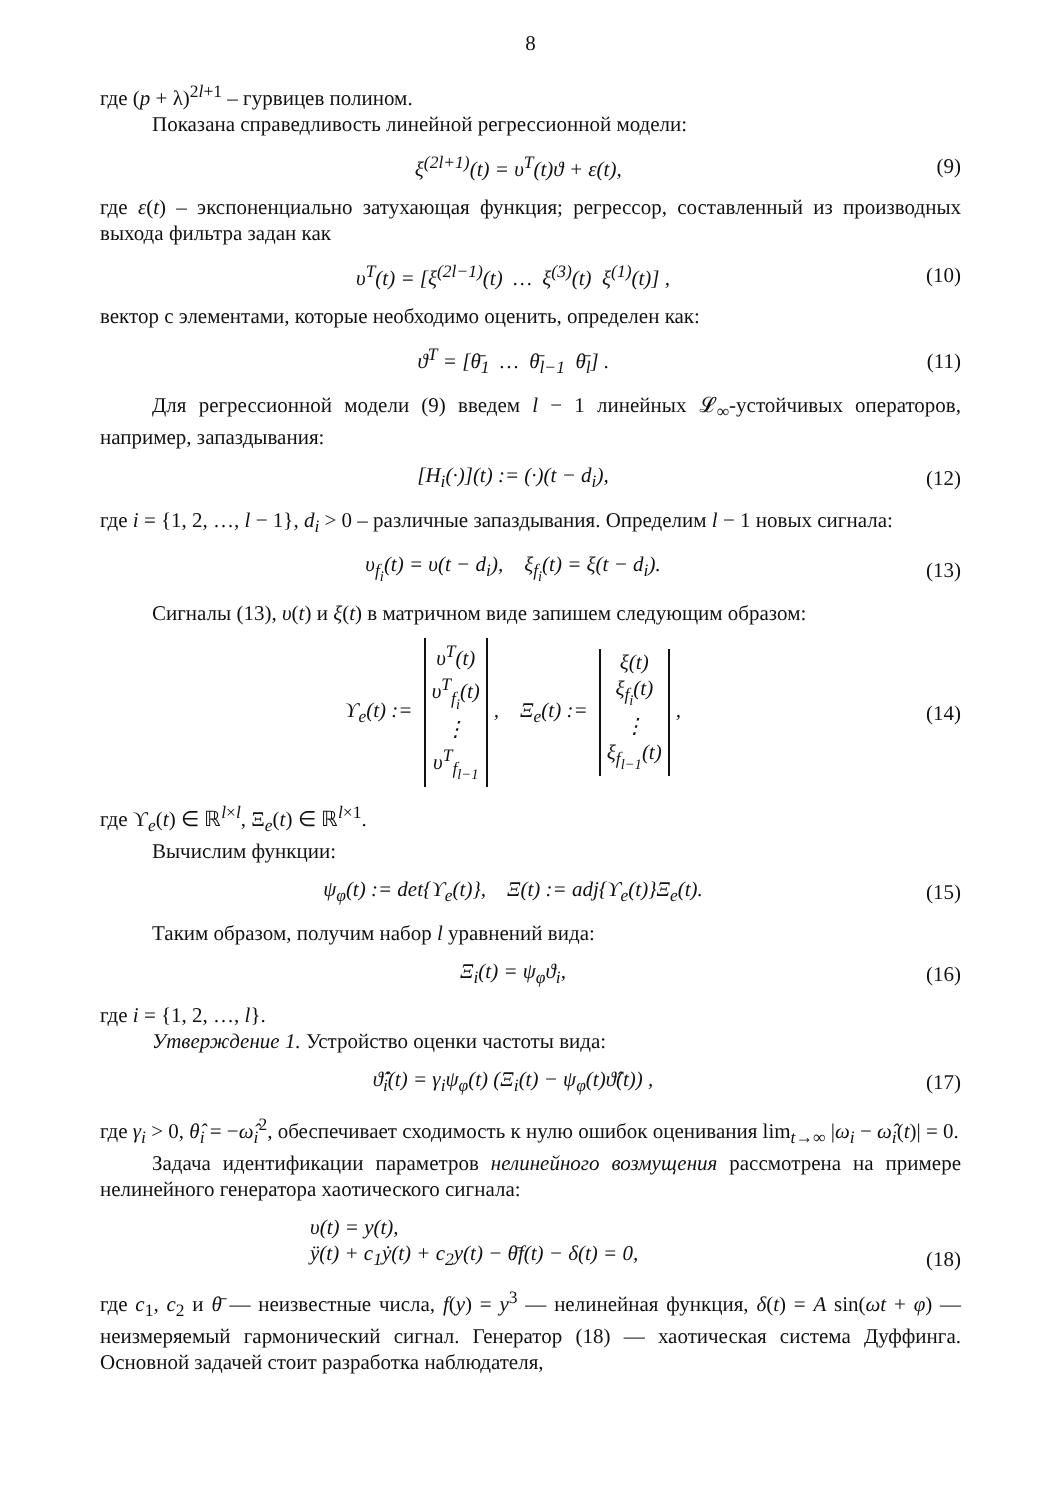8
где (p + λ)<sup>2l+1</sup> – гурвицев полином.
Показана справедливость линейной регрессионной модели:
ξ<sup>(2l+1)</sup>(t) = υ<sup>T</sup>(t)ϑ + ε(t), (9)
где ε(t) – экспоненциально затухающая функция; регрессор, составленный из производных выхода фильтра задан как
υ<sup>T</sup>(t) = [ξ<sup>(2l−1)</sup>(t) … ξ<sup>(3)</sup>(t) ξ<sup>(1)</sup>(t)] , (10)
вектор с элементами, которые необходимо оценить, определен как:
ϑ<sup>T</sup> = [θ̄<sub>1</sub> … θ̄<sub>l−1</sub> θ̄<sub>l</sub>] . (11)
Для регрессионной модели (9) введем l − 1 линейных 𝓛<sub>∞</sub>-устойчивых операторов, например, запаздывания:
[H<sub>i</sub>(·)](t) := (·)(t − d<sub>i</sub>), (12)
где i = {1, 2, …, l − 1}, d<sub>i</sub> > 0 – различные запаздывания. Определим l − 1 новых сигнала:
υ<sub>f<sub>i</sub></sub>(t) = υ(t − d<sub>i</sub>), ξ<sub>f<sub>i</sub></sub>(t) = ξ(t − d<sub>i</sub>). (13)
Сигналы (13), υ(t) и ξ(t) в матричном виде запишем следующим образом:
ϒ<sub>e</sub>(t) := υ<sup>T</sup>(t)
υ<sup>T</sup><sub>f<sub>i</sub></sub>(t)
⋮
υ<sup>T</sup><sub>f<sub>l−1</sub></sub>, Ξ<sub>e</sub>(t) := ξ(t)
ξ<sub>f<sub>i</sub></sub>(t)
⋮
ξ<sub>f<sub>l−1</sub></sub>(t), (14)
где ϒ<sub>e</sub>(t) ∈ ℝ<sup>l×l</sup>, Ξ<sub>e</sub>(t) ∈ ℝ<sup>l×1</sup>.
Вычислим функции:
ψ<sub>φ</sub>(t) := det{ϒ<sub>e</sub>(t)}, Ξ(t) := adj{ϒ<sub>e</sub>(t)}Ξ<sub>e</sub>(t). (15)
Таким образом, получим набор l уравнений вида:
Ξ<sub>i</sub>(t) = ψ<sub>φ</sub>ϑ<sub>i</sub>, (16)
где i = {1, 2, …, l}.
Утверждение 1. Устройство оценки частоты вида:
ϑ̂̇<sub>i</sub>(t) = γ<sub>i</sub>ψ<sub>φ</sub>(t) (Ξ<sub>i</sub>(t) − ψ<sub>φ</sub>(t)ϑ̂(t)) , (17)
где γ<sub>i</sub> > 0, θ̂<sub>i</sub> = −ω̂<sub>i</sub><sup>2</sup>, обеспечивает сходимость к нулю ошибок оценивания lim<sub>t→∞</sub> |ω<sub>i</sub> − ω̂<sub>i</sub>(t)| = 0.
Задача идентификации параметров нелинейного возмущения рассмотрена на примере нелинейного генератора хаотического сигнала:
υ(t) = y(t),
ÿ(t) + c<sub>1</sub>ẏ(t) + c<sub>2</sub>y(t) − θ̄f(t) − δ(t) = 0, (18)
где c<sub>1</sub>, c<sub>2</sub> и θ̄ — неизвестные числа, f(y) = y<sup>3</sup> — нелинейная функция, δ(t) = A sin(ωt + φ) — неизмеряемый гармонический сигнал. Генератор (18) — хаотическая система Дуффинга. Основной задачей стоит разработка наблюдателя,